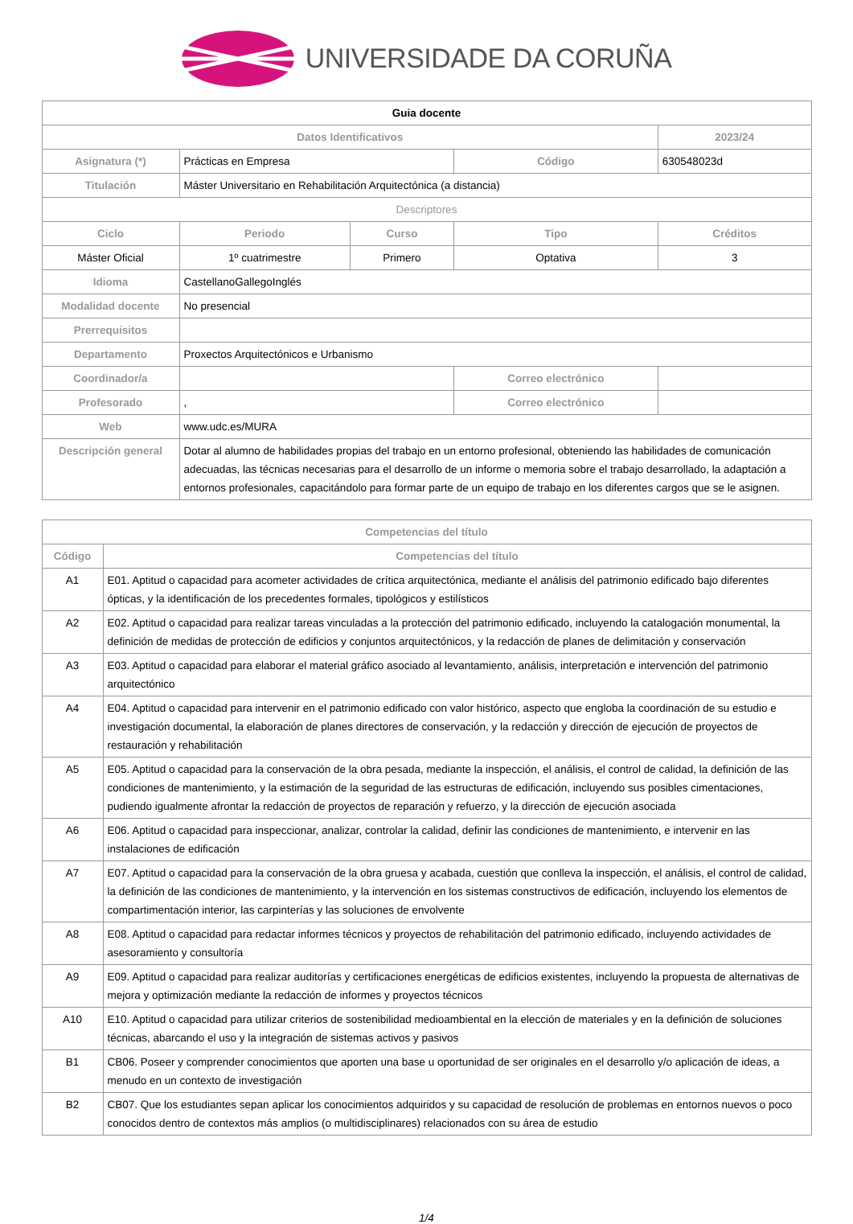UNIVERSIDADE DA CORUÑA
| Guia docente | | | | |
| Datos Identificativos | | | | 2023/24 |
| Asignatura (*) | Prácticas en Empresa | | Código | 630548023d |
| Titulación | Máster Universitario en Rehabilitación Arquitectónica (a distancia) | | | |
| Descriptores | | | | |
| Ciclo | Periodo | Curso | Tipo | Créditos |
| Máster Oficial | 1º cuatrimestre | Primero | Optativa | 3 |
| Idioma | CastellanoGallegoInglés | | | |
| Modalidad docente | No presencial | | | |
| Prerrequisitos | | | | |
| Departamento | Proxectos Arquitectónicos e Urbanismo | | | |
| Coordinador/a | | | Correo electrónico | |
| Profesorado | , | | Correo electrónico | |
| Web | www.udc.es/MURA | | | |
| Descripción general | Dotar al alumno de habilidades propias del trabajo en un entorno profesional, obteniendo las habilidades de comunicación adecuadas, las técnicas necesarias para el desarrollo de un informe o memoria sobre el trabajo desarrollado, la adaptación a entornos profesionales, capacitándolo para formar parte de un equipo de trabajo en los diferentes cargos que se le asignen. | | | |
| Competencias del título | |
| --- | --- |
| Código | Competencias del título |
| A1 | E01. Aptitud o capacidad para acometer actividades de crítica arquitectónica, mediante el análisis del patrimonio edificado bajo diferentes ópticas, y la identificación de los precedentes formales, tipológicos y estilísticos |
| A2 | E02. Aptitud o capacidad para realizar tareas vinculadas a la protección del patrimonio edificado, incluyendo la catalogación monumental, la definición de medidas de protección de edificios y conjuntos arquitectónicos, y la redacción de planes de delimitación y conservación |
| A3 | E03. Aptitud o capacidad para elaborar el material gráfico asociado al levantamiento, análisis, interpretación e intervención del patrimonio arquitectónico |
| A4 | E04. Aptitud o capacidad para intervenir en el patrimonio edificado con valor histórico, aspecto que engloba la coordinación de su estudio e investigación documental, la elaboración de planes directores de conservación, y la redacción y dirección de ejecución de proyectos de restauración y rehabilitación |
| A5 | E05. Aptitud o capacidad para la conservación de la obra pesada, mediante la inspección, el análisis, el control de calidad, la definición de las condiciones de mantenimiento, y la estimación de la seguridad de las estructuras de edificación, incluyendo sus posibles cimentaciones, pudiendo igualmente afrontar la redacción de proyectos de reparación y refuerzo, y la dirección de ejecución asociada |
| A6 | E06. Aptitud o capacidad para inspeccionar, analizar, controlar la calidad, definir las condiciones de mantenimiento, e intervenir en las instalaciones de edificación |
| A7 | E07. Aptitud o capacidad para la conservación de la obra gruesa y acabada, cuestión que conlleva la inspección, el análisis, el control de calidad, la definición de las condiciones de mantenimiento, y la intervención en los sistemas constructivos de edificación, incluyendo los elementos de compartimentación interior, las carpinterías y las soluciones de envolvente |
| A8 | E08. Aptitud o capacidad para redactar informes técnicos y proyectos de rehabilitación del patrimonio edificado, incluyendo actividades de asesoramiento y consultoría |
| A9 | E09. Aptitud o capacidad para realizar auditorías y certificaciones energéticas de edificios existentes, incluyendo la propuesta de alternativas de mejora y optimización mediante la redacción de informes y proyectos técnicos |
| A10 | E10. Aptitud o capacidad para utilizar criterios de sostenibilidad medioambiental en la elección de materiales y en la definición de soluciones técnicas, abarcando el uso y la integración de sistemas activos y pasivos |
| B1 | CB06. Poseer y comprender conocimientos que aporten una base u oportunidad de ser originales en el desarrollo y/o aplicación de ideas, a menudo en un contexto de investigación |
| B2 | CB07. Que los estudiantes sepan aplicar los conocimientos adquiridos y su capacidad de resolución de problemas en entornos nuevos o poco conocidos dentro de contextos más amplios (o multidisciplinares) relacionados con su área de estudio |
1/4